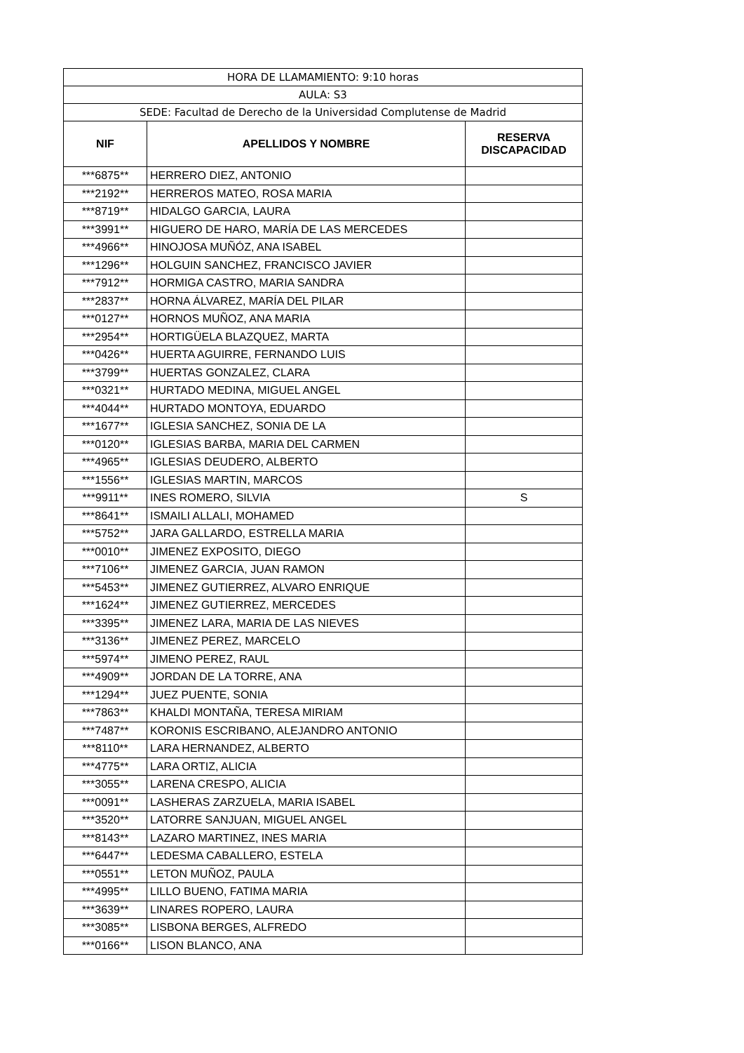| HORA DE LLAMAMIENTO: 9:10 horas | | |
| AULA: S3 | | |
| SEDE: Facultad de Derecho de la Universidad Complutense de Madrid | | |
| NIF | APELLIDOS Y NOMBRE | RESERVA DISCAPACIDAD |
| ***6875** | HERRERO DIEZ, ANTONIO | |
| ***2192** | HERREROS MATEO, ROSA MARIA | |
| ***8719** | HIDALGO GARCIA, LAURA | |
| ***3991** | HIGUERO DE HARO, MARÍA DE LAS MERCEDES | |
| ***4966** | HINOJOSA MUÑÓZ, ANA ISABEL | |
| ***1296** | HOLGUIN SANCHEZ, FRANCISCO JAVIER | |
| ***7912** | HORMIGA CASTRO, MARIA SANDRA | |
| ***2837** | HORNA ÁLVAREZ, MARÍA DEL PILAR | |
| ***0127** | HORNOS MUÑOZ, ANA MARIA | |
| ***2954** | HORTIGÜELA BLAZQUEZ, MARTA | |
| ***0426** | HUERTA AGUIRRE, FERNANDO LUIS | |
| ***3799** | HUERTAS GONZALEZ, CLARA | |
| ***0321** | HURTADO MEDINA, MIGUEL ANGEL | |
| ***4044** | HURTADO MONTOYA, EDUARDO | |
| ***1677** | IGLESIA SANCHEZ, SONIA DE LA | |
| ***0120** | IGLESIAS BARBA, MARIA DEL CARMEN | |
| ***4965** | IGLESIAS DEUDERO, ALBERTO | |
| ***1556** | IGLESIAS MARTIN, MARCOS | |
| ***9911** | INES ROMERO, SILVIA | S |
| ***8641** | ISMAILI ALLALI, MOHAMED | |
| ***5752** | JARA GALLARDO, ESTRELLA MARIA | |
| ***0010** | JIMENEZ EXPOSITO, DIEGO | |
| ***7106** | JIMENEZ GARCIA, JUAN RAMON | |
| ***5453** | JIMENEZ GUTIERREZ, ALVARO ENRIQUE | |
| ***1624** | JIMENEZ GUTIERREZ, MERCEDES | |
| ***3395** | JIMENEZ LARA, MARIA DE LAS NIEVES | |
| ***3136** | JIMENEZ PEREZ, MARCELO | |
| ***5974** | JIMENO PEREZ, RAUL | |
| ***4909** | JORDAN DE LA TORRE, ANA | |
| ***1294** | JUEZ PUENTE, SONIA | |
| ***7863** | KHALDI MONTAÑA, TERESA MIRIAM | |
| ***7487** | KORONIS ESCRIBANO, ALEJANDRO ANTONIO | |
| ***8110** | LARA HERNANDEZ, ALBERTO | |
| ***4775** | LARA ORTIZ, ALICIA | |
| ***3055** | LARENA CRESPO, ALICIA | |
| ***0091** | LASHERAS ZARZUELA, MARIA ISABEL | |
| ***3520** | LATORRE SANJUAN, MIGUEL ANGEL | |
| ***8143** | LAZARO MARTINEZ, INES MARIA | |
| ***6447** | LEDESMA CABALLERO, ESTELA | |
| ***0551** | LETON MUÑOZ, PAULA | |
| ***4995** | LILLO BUENO, FATIMA MARIA | |
| ***3639** | LINARES ROPERO, LAURA | |
| ***3085** | LISBONA BERGES, ALFREDO | |
| ***0166** | LISON BLANCO, ANA | |